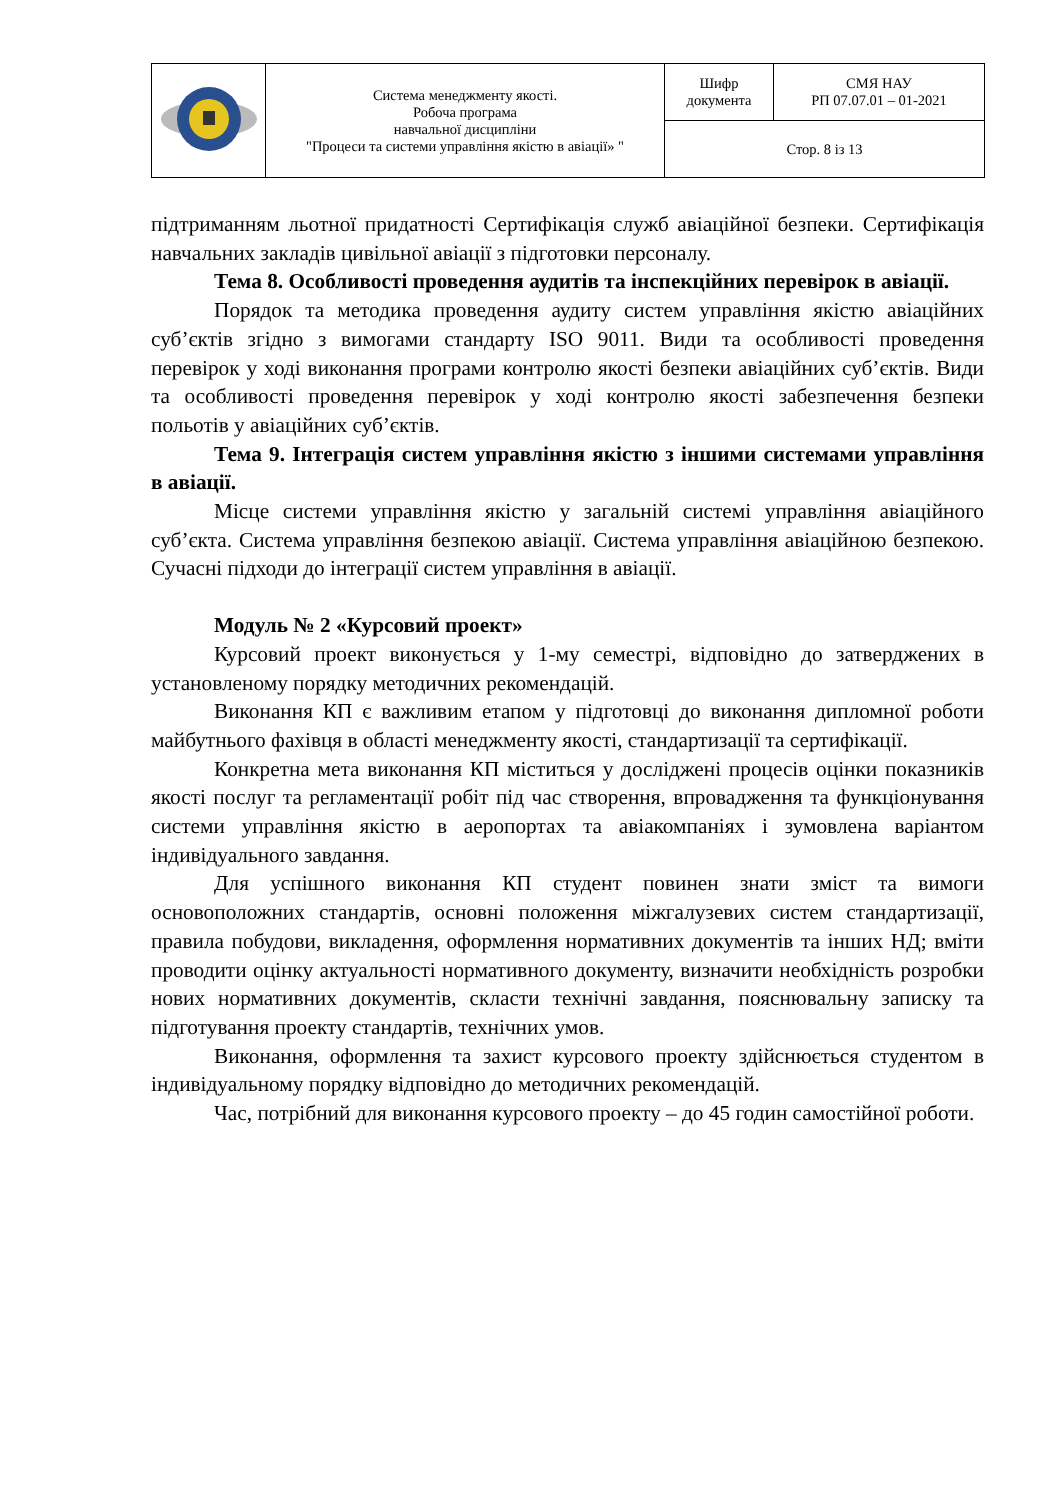| | Система менеджменту якості. Робоча програма навчальної дисципліни "Процеси та системи управління якістю в авіації» " | Шифр документа | СМЯ НАУ РП 07.07.01 – 01-2021 |
| | | Стор. 8 із 13 | |
підтриманням льотної придатності Сертифікація служб авіаційної безпеки. Сертифікація навчальних закладів цивільної авіації з підготовки персоналу.
Тема 8. Особливості проведення аудитів та інспекційних перевірок в авіації.
Порядок та методика проведення аудиту систем управління якістю авіаційних суб’єктів згідно з вимогами стандарту ISO 9011. Види та особливості проведення перевірок у ході виконання програми контролю якості безпеки авіаційних суб’єктів. Види та особливості проведення перевірок у ході контролю якості забезпечення безпеки польотів у авіаційних суб’єктів.
Тема 9. Інтеграція систем управління якістю з іншими системами управління в авіації.
Місце системи управління якістю у загальній системі управління авіаційного суб’єкта. Система управління безпекою авіації. Система управління авіаційною безпекою. Сучасні підходи до інтеграції систем управління в авіації.
Модуль № 2 «Курсовий проект»
Курсовий проект виконується у 1-му семестрі, відповідно до затверджених в установленому порядку методичних рекомендацій.
Виконання КП є важливим етапом у підготовці до виконання дипломної роботи майбутнього фахівця в області менеджменту якості, стандартизації та сертифікації.
Конкретна мета виконання КП міститься у досліджені процесів оцінки показників якості послуг та регламентації робіт під час створення, впровадження та функціонування системи управління якістю в аеропортах та авіакомпаніях і зумовлена варіантом індивідуального завдання.
Для успішного виконання КП студент повинен знати зміст та вимоги основоположних стандартів, основні положення міжгалузевих систем стандартизації, правила побудови, викладення, оформлення нормативних документів та інших НД; вміти проводити оцінку актуальності нормативного документу, визначити необхідність розробки нових нормативних документів, скласти технічні завдання, пояснювальну записку та підготування проекту стандартів, технічних умов.
Виконання, оформлення та захист курсового проекту здійснюється студентом в індивідуальному порядку відповідно до методичних рекомендацій.
Час, потрібний для виконання курсового проекту – до 45 годин самостійної роботи.